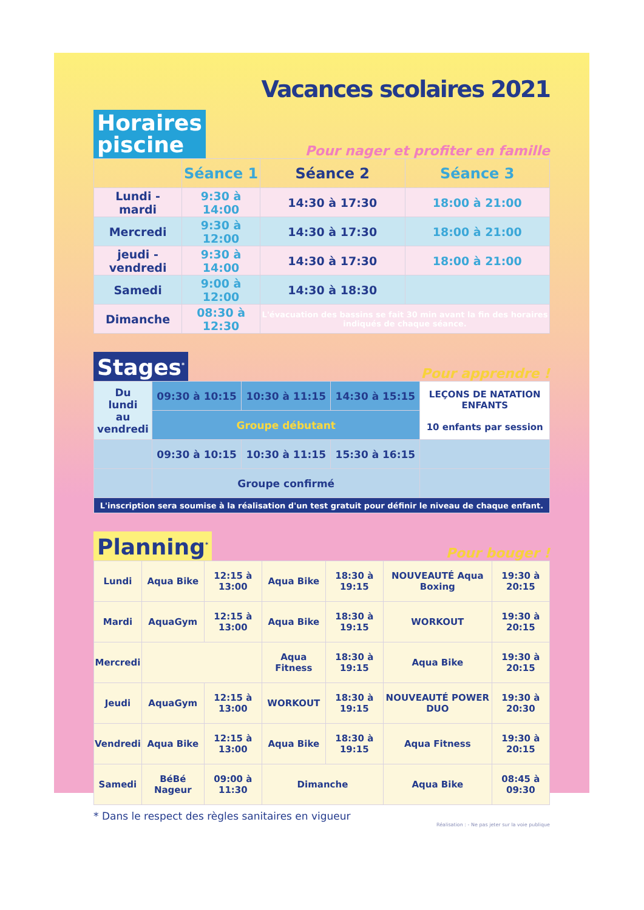Vacances scolaires 2021
Horaires
piscine
Pour nager et profiter en famille
| | Séance 1 | Séance 2 | Séance 3 |
| --- | --- | --- | --- |
| Lundi - mardi | 9:30 à 14:00 | 14:30 à 17:30 | 18:00 à 21:00 |
| Mercredi | 9:30 à 12:00 | 14:30 à 17:30 | 18:00 à 21:00 |
| jeudi - vendredi | 9:30 à 14:00 | 14:30 à 17:30 | 18:00 à 21:00 |
| Samedi | 9:00 à 12:00 | 14:30 à 18:30 | |
| Dimanche | 08:30 à 12:30 | L'évacuation des bassins se fait 30 min avant la fin des horaires indiqués de chaque séance. | |
Stages<sup>*</sup>
Pour apprendre !
| Du lundi au vendredi | 09:30 à 10:15 | 10:30 à 11:15 | 14:30 à 15:15 | LEÇONS DE NATATION ENFANTS 10 enfants par session |
| | Groupe débutant | | | |
| | 09:30 à 10:15 | 10:30 à 11:15 | 15:30 à 16:15 | |
| | Groupe confirmé | | | |
| L'inscription sera soumise à la réalisation d'un test gratuit pour définir le niveau de chaque enfant. | | | | |
Planning<sup>*</sup>
Pour bouger !
| Lundi | Aqua Bike | 12:15 à 13:00 | Aqua Bike | 18:30 à 19:15 | NOUVEAUTÉ Aqua Boxing | 19:30 à 20:15 |
| Mardi | AquaGym | 12:15 à 13:00 | Aqua Bike | 18:30 à 19:15 | WORKOUT | 19:30 à 20:15 |
| Mercredi | | | Aqua Fitness | 18:30 à 19:15 | Aqua Bike | 19:30 à 20:15 |
| Jeudi | AquaGym | 12:15 à 13:00 | WORKOUT | 18:30 à 19:15 | NOUVEAUTÉ POWER DUO | 19:30 à 20:30 |
| Vendredi | Aqua Bike | 12:15 à 13:00 | Aqua Bike | 18:30 à 19:15 | Aqua Fitness | 19:30 à 20:15 |
| Samedi | BéBé Nageur | 09:00 à 11:30 | Dimanche | | Aqua Bike | 08:45 à 09:30 |
* Dans le respect des règles sanitaires en vigueur
Réalisation : - Ne pas jeter sur la voie publique